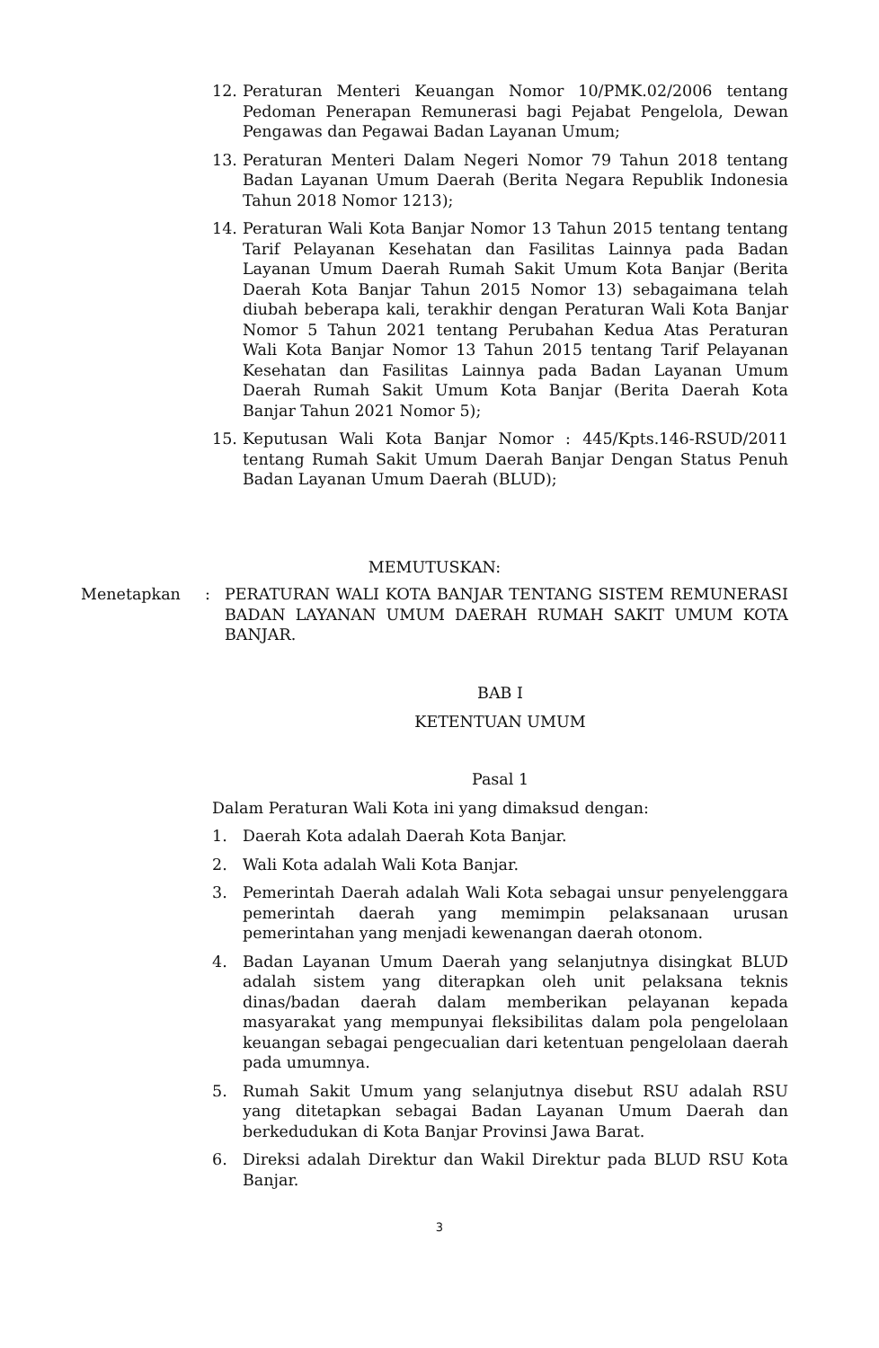12. Peraturan Menteri Keuangan Nomor 10/PMK.02/2006 tentang Pedoman Penerapan Remunerasi bagi Pejabat Pengelola, Dewan Pengawas dan Pegawai Badan Layanan Umum;
13. Peraturan Menteri Dalam Negeri Nomor 79 Tahun 2018 tentang Badan Layanan Umum Daerah (Berita Negara Republik Indonesia Tahun 2018 Nomor 1213);
14. Peraturan Wali Kota Banjar Nomor 13 Tahun 2015 tentang tentang Tarif Pelayanan Kesehatan dan Fasilitas Lainnya pada Badan Layanan Umum Daerah Rumah Sakit Umum Kota Banjar (Berita Daerah Kota Banjar Tahun 2015 Nomor 13) sebagaimana telah diubah beberapa kali, terakhir dengan Peraturan Wali Kota Banjar Nomor 5 Tahun 2021 tentang Perubahan Kedua Atas Peraturan Wali Kota Banjar Nomor 13 Tahun 2015 tentang Tarif Pelayanan Kesehatan dan Fasilitas Lainnya pada Badan Layanan Umum Daerah Rumah Sakit Umum Kota Banjar (Berita Daerah Kota Banjar Tahun 2021 Nomor 5);
15. Keputusan Wali Kota Banjar Nomor : 445/Kpts.146-RSUD/2011 tentang Rumah Sakit Umum Daerah Banjar Dengan Status Penuh Badan Layanan Umum Daerah (BLUD);
MEMUTUSKAN:
Menetapkan : PERATURAN WALI KOTA BANJAR TENTANG SISTEM REMUNERASI BADAN LAYANAN UMUM DAERAH RUMAH SAKIT UMUM KOTA BANJAR.
BAB I
KETENTUAN UMUM
Pasal 1
Dalam Peraturan Wali Kota ini yang dimaksud dengan:
1. Daerah Kota adalah Daerah Kota Banjar.
2. Wali Kota adalah Wali Kota Banjar.
3. Pemerintah Daerah adalah Wali Kota sebagai unsur penyelenggara pemerintah daerah yang memimpin pelaksanaan urusan pemerintahan yang menjadi kewenangan daerah otonom.
4. Badan Layanan Umum Daerah yang selanjutnya disingkat BLUD adalah sistem yang diterapkan oleh unit pelaksana teknis dinas/badan daerah dalam memberikan pelayanan kepada masyarakat yang mempunyai fleksibilitas dalam pola pengelolaan keuangan sebagai pengecualian dari ketentuan pengelolaan daerah pada umumnya.
5. Rumah Sakit Umum yang selanjutnya disebut RSU adalah RSU yang ditetapkan sebagai Badan Layanan Umum Daerah dan berkedudukan di Kota Banjar Provinsi Jawa Barat.
6. Direksi adalah Direktur dan Wakil Direktur pada BLUD RSU Kota Banjar.
3